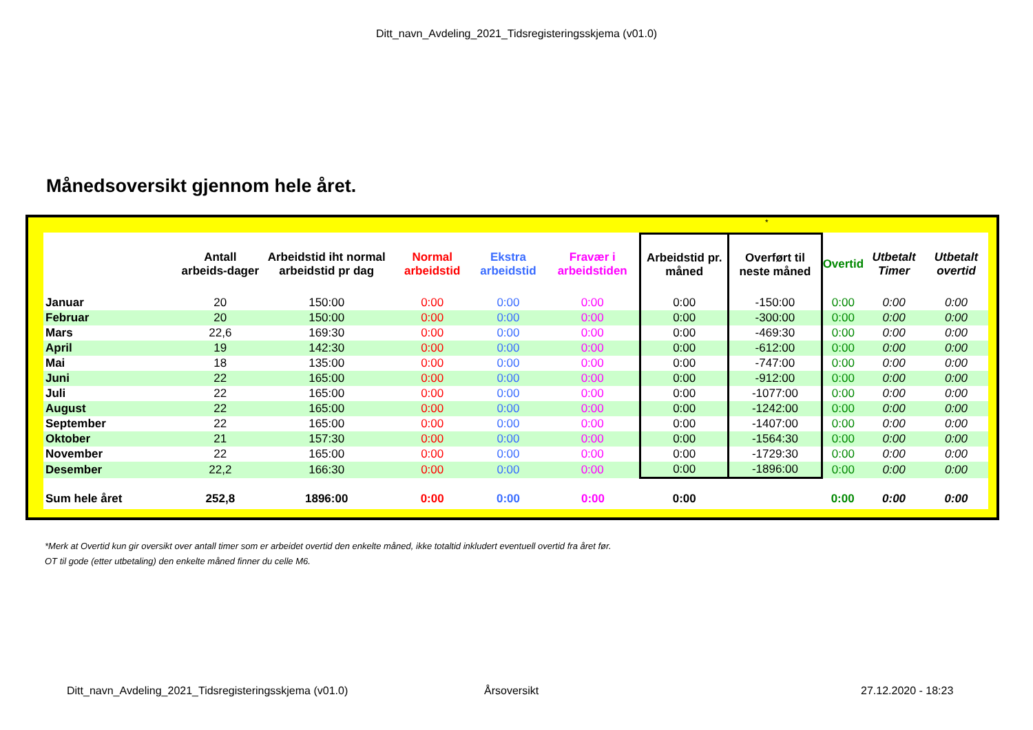Ditt_navn_Avdeling_2021_Tidsregisteringsskjema (v01.0)
Månedsoversikt gjennom hele året.
*
| | Antall arbeids-dager | Arbeidstid iht normal arbeidstid pr dag | Normal arbeidstid | Ekstra arbeidstid | Fravær i arbeidstiden | Arbeidstid pr. måned | Overført til neste måned | Overtid | Utbetalt Timer | Utbetalt overtid |
| --- | --- | --- | --- | --- | --- | --- | --- | --- | --- | --- |
| Januar | 20 | 150:00 | 0:00 | 0:00 | 0:00 | 0:00 | -150:00 | 0:00 | 0:00 | 0:00 |
| Februar | 20 | 150:00 | 0:00 | 0:00 | 0:00 | 0:00 | -300:00 | 0:00 | 0:00 | 0:00 |
| Mars | 22,6 | 169:30 | 0:00 | 0:00 | 0:00 | 0:00 | -469:30 | 0:00 | 0:00 | 0:00 |
| April | 19 | 142:30 | 0:00 | 0:00 | 0:00 | 0:00 | -612:00 | 0:00 | 0:00 | 0:00 |
| Mai | 18 | 135:00 | 0:00 | 0:00 | 0:00 | 0:00 | -747:00 | 0:00 | 0:00 | 0:00 |
| Juni | 22 | 165:00 | 0:00 | 0:00 | 0:00 | 0:00 | -912:00 | 0:00 | 0:00 | 0:00 |
| Juli | 22 | 165:00 | 0:00 | 0:00 | 0:00 | 0:00 | -1077:00 | 0:00 | 0:00 | 0:00 |
| August | 22 | 165:00 | 0:00 | 0:00 | 0:00 | 0:00 | -1242:00 | 0:00 | 0:00 | 0:00 |
| September | 22 | 165:00 | 0:00 | 0:00 | 0:00 | 0:00 | -1407:00 | 0:00 | 0:00 | 0:00 |
| Oktober | 21 | 157:30 | 0:00 | 0:00 | 0:00 | 0:00 | -1564:30 | 0:00 | 0:00 | 0:00 |
| November | 22 | 165:00 | 0:00 | 0:00 | 0:00 | 0:00 | -1729:30 | 0:00 | 0:00 | 0:00 |
| Desember | 22,2 | 166:30 | 0:00 | 0:00 | 0:00 | 0:00 | -1896:00 | 0:00 | 0:00 | 0:00 |
| Sum hele året | 252,8 | 1896:00 | 0:00 | 0:00 | 0:00 | 0:00 | | 0:00 | 0:00 | 0:00 |
*Merk at Overtid kun gir oversikt over antall timer som er arbeidet overtid den enkelte måned, ikke totaltid inkludert eventuell overtid fra året før.
OT til gode (etter utbetaling) den enkelte måned finner du celle M6.
Ditt_navn_Avdeling_2021_Tidsregisteringsskjema (v01.0)
Årsoversikt 27.12.2020 - 18:23